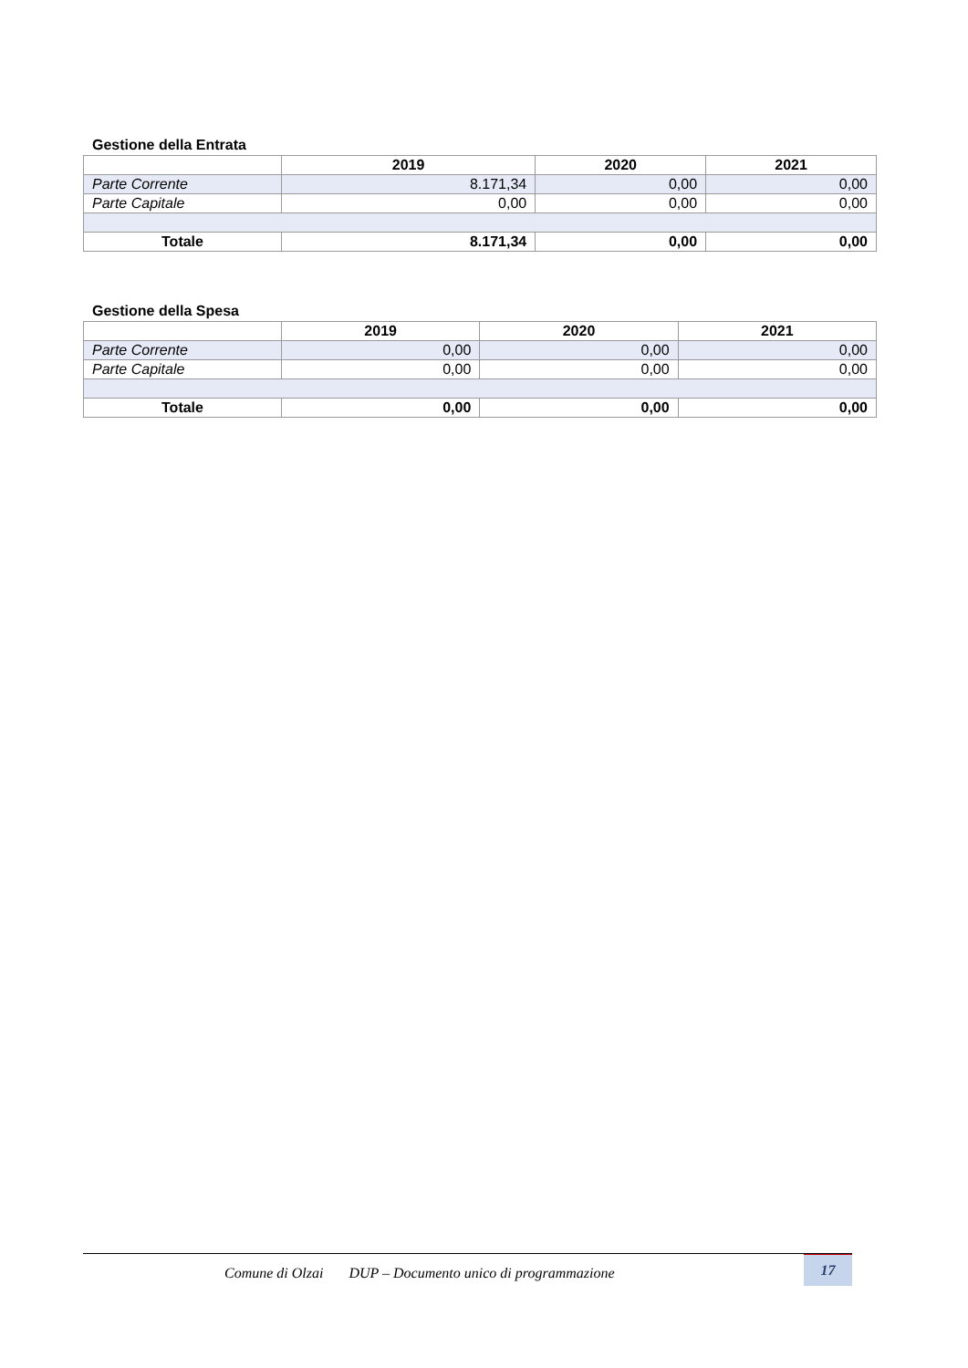Gestione della Entrata
| | 2019 | 2020 | 2021 |
| --- | --- | --- | --- |
| Parte Corrente | 8.171,34 | 0,00 | 0,00 |
| Parte Capitale | 0,00 | 0,00 | 0,00 |
| Totale | 8.171,34 | 0,00 | 0,00 |
Gestione della Spesa
| | 2019 | 2020 | 2021 |
| --- | --- | --- | --- |
| Parte Corrente | 0,00 | 0,00 | 0,00 |
| Parte Capitale | 0,00 | 0,00 | 0,00 |
| Totale | 0,00 | 0,00 | 0,00 |
Comune di Olzai DUP – Documento unico di programmazione
17